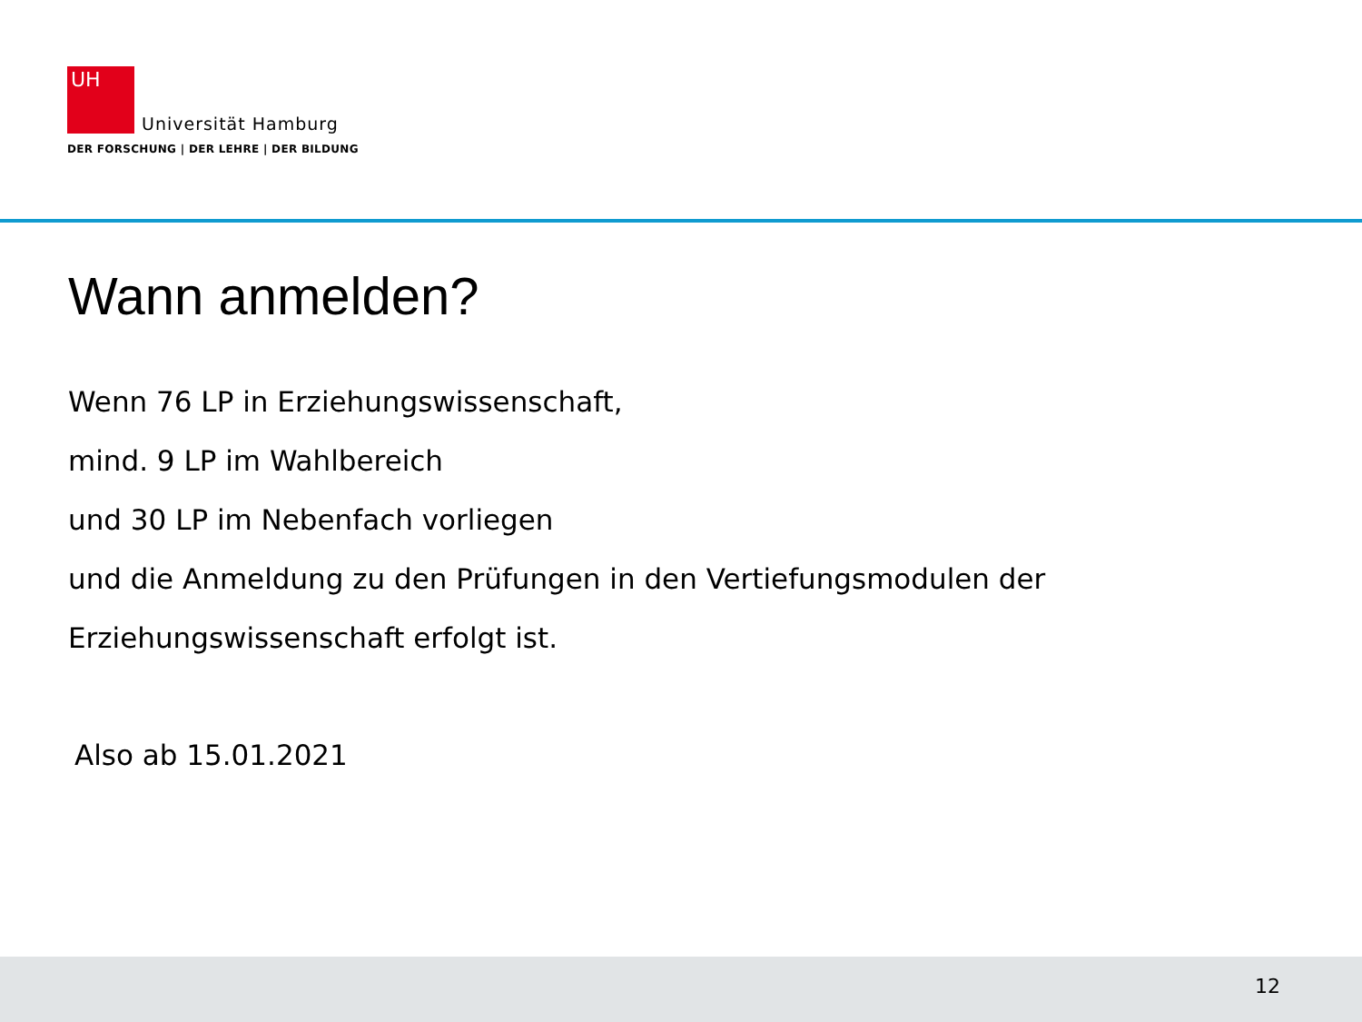UH Universität Hamburg
DER FORSCHUNG | DER LEHRE | DER BILDUNG
Wann anmelden?
Wenn 76 LP in Erziehungswissenschaft,
mind. 9 LP im Wahlbereich
und 30 LP im Nebenfach vorliegen
und die Anmeldung zu den Prüfungen in den Vertiefungsmodulen der
Erziehungswissenschaft erfolgt ist.
Also ab 15.01.2021
12